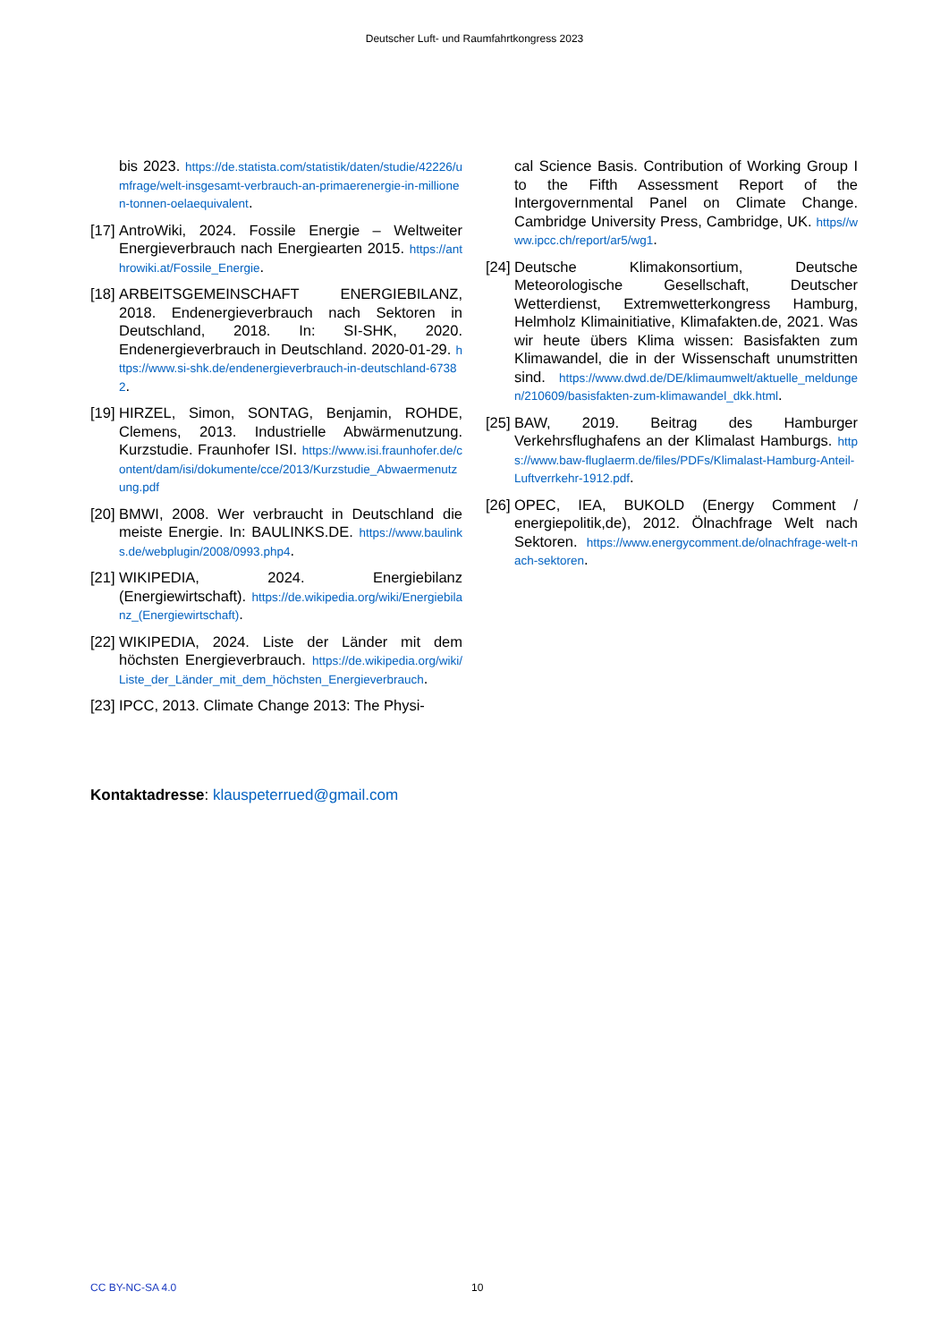Deutscher Luft- und Raumfahrtkongress 2023
bis 2023. https://de.statista.com/statistik/daten/studie/42226/umfrage/welt-insgesamt-verbrauch-an-primaerenergie-in-millionen-tonnen-oelaequivalent.
[17]
AntroWiki, 2024. Fossile Energie – Weltweiter Energieverbrauch nach Energiearten 2015. https://anthrowiki.at/Fossile_Energie.
[18]
ARBEITSGEMEINSCHAFT ENERGIEBILANZ, 2018. Endenergieverbrauch nach Sektoren in Deutschland, 2018. In: SI-SHK, 2020. Endenergieverbrauch in Deutschland. 2020-01-29. https://www.si-shk.de/endenergieverbrauch-in-deutschland-67382.
[19]
HIRZEL, Simon, SONTAG, Benjamin, ROHDE, Clemens, 2013. Industrielle Abwärmenutzung. Kurzstudie. Fraunhofer ISI. https://www.isi.fraunhofer.de/content/dam/isi/dokumente/cce/2013/Kurzstudie_Abwaermenutzung.pdf
[20]
BMWI, 2008. Wer verbraucht in Deutschland die meiste Energie. In: BAULINKS.DE. https://www.baulinks.de/webplugin/2008/0993.php4.
[21]
WIKIPEDIA, 2024. Energiebilanz (Energiewirtschaft). https://de.wikipedia.org/wiki/Energiebilanz_(Energiewirtschaft).
[22]
WIKIPEDIA, 2024. Liste der Länder mit dem höchsten Energieverbrauch. https://de.wikipedia.org/wiki/Liste_der_Länder_mit_dem_höchsten_Energieverbrauch.
[23]
IPCC, 2013. Climate Change 2013: The Physi-
cal Science Basis. Contribution of Working Group I to the Fifth Assessment Report of the Intergovernmental Panel on Climate Change. Cambridge University Press, Cambridge, UK. https//www.ipcc.ch/report/ar5/wg1.
[24]
Deutsche Klimakonsortium, Deutsche Meteorologische Gesellschaft, Deutscher Wetterdienst, Extremwetterkongress Hamburg, Helmholz Klimainitiative, Klimafakten.de, 2021. Was wir heute übers Klima wissen: Basisfakten zum Klimawandel, die in der Wissenschaft unumstritten sind. https://www.dwd.de/DE/klimaumwelt/aktuelle_meldungen/210609/basisfakten-zum-klimawandel_dkk.html.
[25]
BAW, 2019. Beitrag des Hamburger Verkehrsflughafens an der Klimalast Hamburgs. https://www.baw-fluglaerm.de/files/PDFs/Klimalast-Hamburg-Anteil-Luftverrkehr-1912.pdf.
[26]
OPEC, IEA, BUKOLD (Energy Comment / energiepolitik,de), 2012. Ölnachfrage Welt nach Sektoren. https://www.energycomment.de/olnachfrage-welt-nach-sektoren.
Kontaktadresse: klauspeterrued@gmail.com
CC BY-NC-SA 4.0 10